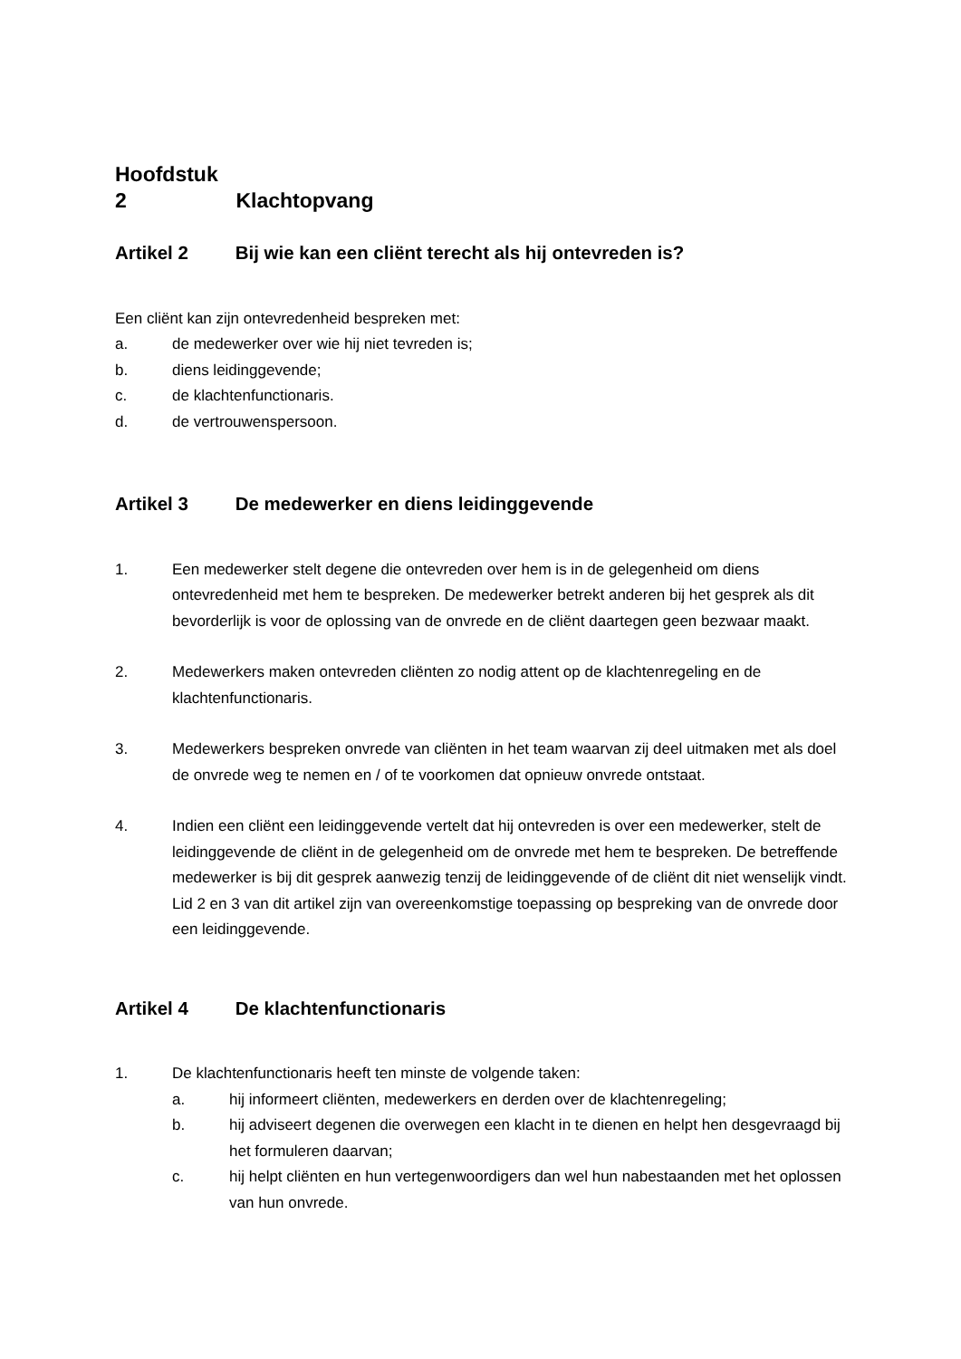Hoofdstuk 2 Klachtopvang
Artikel 2 Bij wie kan een cliënt terecht als hij ontevreden is?
Een cliënt kan zijn ontevredenheid bespreken met:
a. de medewerker over wie hij niet tevreden is;
b. diens leidinggevende;
c. de klachtenfunctionaris.
d. de vertrouwenspersoon.
Artikel 3 De medewerker en diens leidinggevende
1. Een medewerker stelt degene die ontevreden over hem is in de gelegenheid om diens ontevredenheid met hem te bespreken. De medewerker betrekt anderen bij het gesprek als dit bevorderlijk is voor de oplossing van de onvrede en de cliënt daartegen geen bezwaar maakt.
2. Medewerkers maken ontevreden cliënten zo nodig attent op de klachtenregeling en de klachtenfunctionaris.
3. Medewerkers bespreken onvrede van cliënten in het team waarvan zij deel uitmaken met als doel de onvrede weg te nemen en / of te voorkomen dat opnieuw onvrede ontstaat.
4. Indien een cliënt een leidinggevende vertelt dat hij ontevreden is over een medewerker, stelt de leidinggevende de cliënt in de gelegenheid om de onvrede met hem te bespreken. De betreffende medewerker is bij dit gesprek aanwezig tenzij de leidinggevende of de cliënt dit niet wenselijk vindt. Lid 2 en 3 van dit artikel zijn van overeenkomstige toepassing op bespreking van de onvrede door een leidinggevende.
Artikel 4 De klachtenfunctionaris
1. De klachtenfunctionaris heeft ten minste de volgende taken:
a. hij informeert cliënten, medewerkers en derden over de klachtenregeling;
b. hij adviseert degenen die overwegen een klacht in te dienen en helpt hen desgevraagd bij het formuleren daarvan;
c. hij helpt cliënten en hun vertegenwoordigers dan wel hun nabestaanden met het oplossen van hun onvrede.